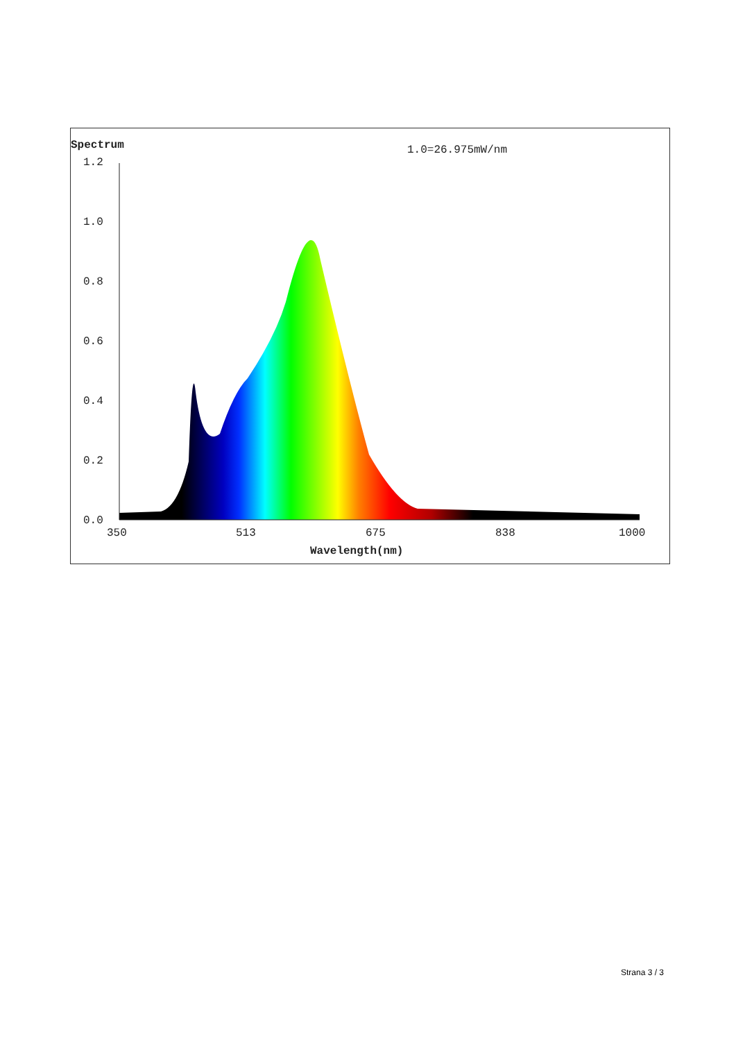Spectrum 1.0=26.975mW/nm
1.2
1.0
0.8
0.6
0.4
0.2
0.0
350 513 675 838 1000
Wavelength(nm)
Strana 3 / 3